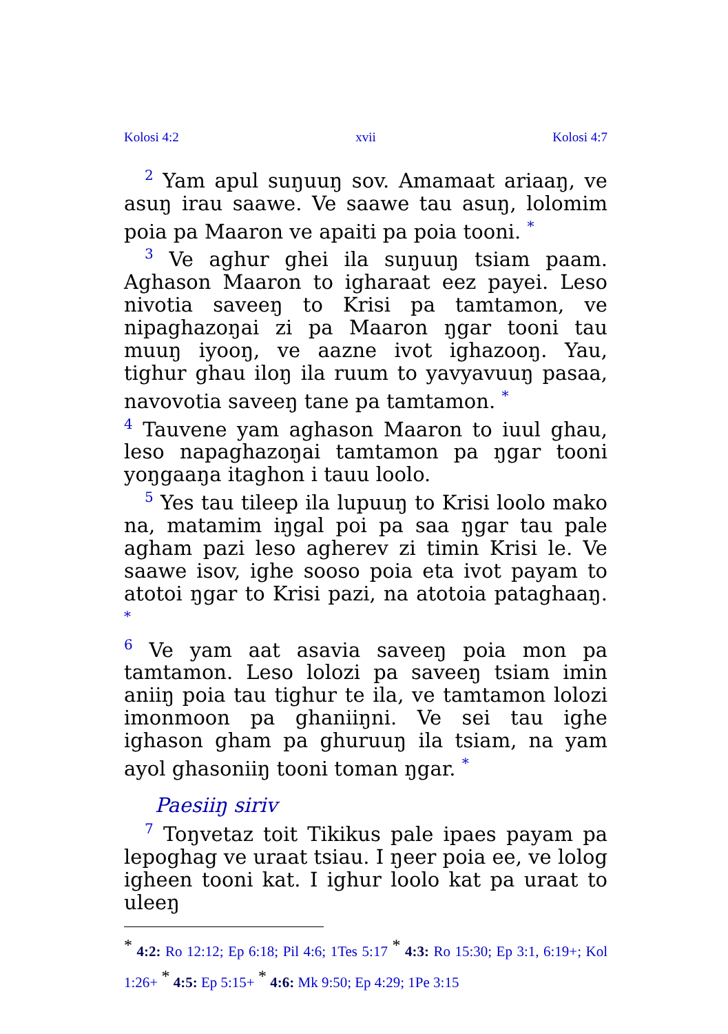Kolosi 4:2 xvii Kolosi 4:7
<sup>2</sup> Yam apul suŋuuŋ sov. Amamaat ariaaŋ, ve asuŋ irau saawe. Ve saawe tau asuŋ, lolomim poia pa Maaron ve apaiti pa poia tooni. <sup>*</sup>
<sup>3</sup> Ve aghur ghei ila suŋuuŋ tsiam paam. Aghason Maaron to igharaat eez payei. Leso nivotia saveeŋ to Krisi pa tamtamon, ve nipaghazoŋai zi pa Maaron ŋgar tooni tau muuŋ iyooŋ, ve aazne ivot ighazooŋ. Yau, tighur ghau iloŋ ila ruum to yavyavuuŋ pasaa, navovotia saveeŋ tane pa tamtamon. <sup>*</sup>
<sup>4</sup> Tauvene yam aghason Maaron to iuul ghau, leso napaghazoŋai tamtamon pa ŋgar tooni yoŋgaaŋa itaghon i tauu loolo.
<sup>5</sup> Yes tau tileep ila lupuuŋ to Krisi loolo mako na, matamim iŋgal poi pa saa ŋgar tau pale agham pazi leso agherev zi timin Krisi le. Ve saawe isov, ighe sooso poia eta ivot payam to atotoi ŋgar to Krisi pazi, na atotoia pataghaaŋ. <sup>*</sup>
<sup>6</sup> Ve yam aat asavia saveeŋ poia mon pa tamtamon. Leso lolozi pa saveeŋ tsiam imin aniiŋ poia tau tighur te ila, ve tamtamon lolozi imonmoon pa ghaniiŋni. Ve sei tau ighe ighason gham pa ghuruuŋ ila tsiam, na yam ayol ghasoniiŋ tooni toman ŋgar. <sup>*</sup>
Paesiiŋ siriv
<sup>7</sup> Toŋvetaz toit Tikikus pale ipaes payam pa lepoghag ve uraat tsiau. I ŋeer poia ee, ve lolog igheen tooni kat. I ighur loolo kat pa uraat to uleeŋ
<sup>*</sup> 4:2: Ro 12:12; Ep 6:18; Pil 4:6; 1Tes 5:17 <sup>*</sup> 4:3: Ro 15:30; Ep 3:1, 6:19+; Kol 1:26+ <sup>*</sup> 4:5: Ep 5:15+ <sup>*</sup> 4:6: Mk 9:50; Ep 4:29; 1Pe 3:15